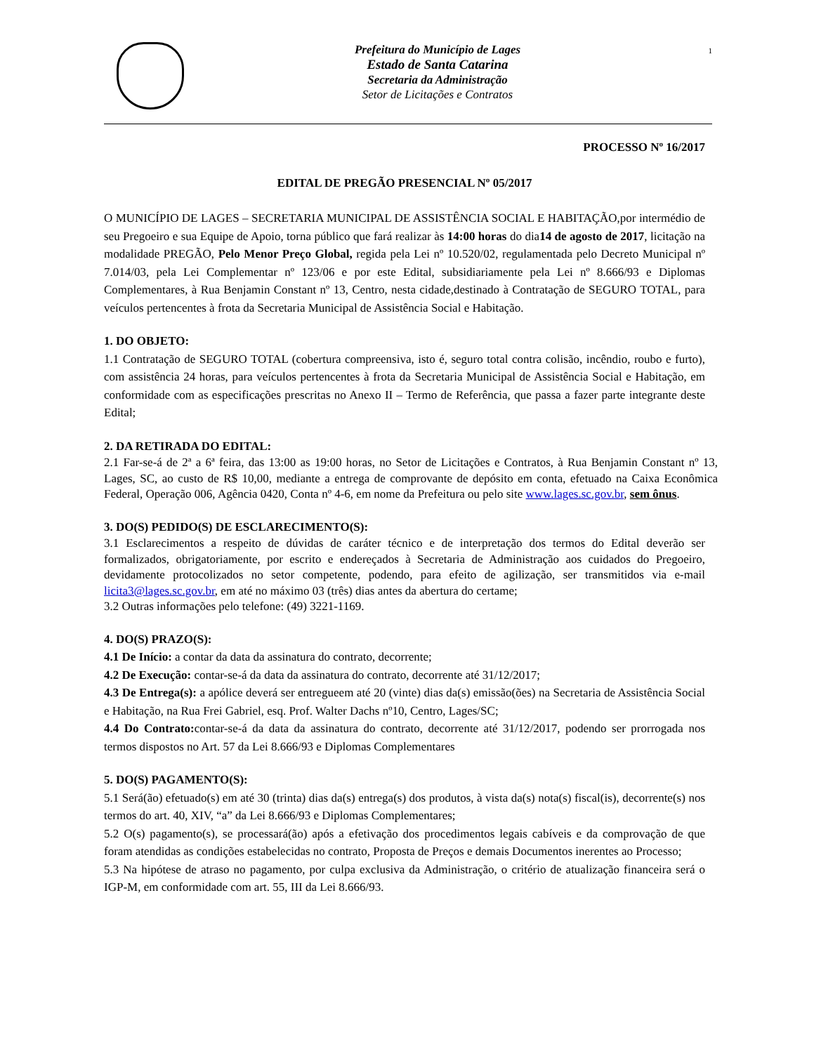Prefeitura do Município de Lages
Estado de Santa Catarina
Secretaria da Administração
Setor de Licitações e Contratos
1
PROCESSO Nº 16/2017
EDITAL DE PREGÃO PRESENCIAL Nº 05/2017
O MUNICÍPIO DE LAGES – SECRETARIA MUNICIPAL DE ASSISTÊNCIA SOCIAL E HABITAÇÃO,por intermédio de seu Pregoeiro e sua Equipe de Apoio, torna público que fará realizar às 14:00 horas do dia14 de agosto de 2017, licitação na modalidade PREGÃO, Pelo Menor Preço Global, regida pela Lei nº 10.520/02, regulamentada pelo Decreto Municipal nº 7.014/03, pela Lei Complementar nº 123/06 e por este Edital, subsidiariamente pela Lei nº 8.666/93 e Diplomas Complementares, à Rua Benjamin Constant nº 13, Centro, nesta cidade,destinado à Contratação de SEGURO TOTAL, para veículos pertencentes à frota da Secretaria Municipal de Assistência Social e Habitação.
1. DO OBJETO:
1.1 Contratação de SEGURO TOTAL (cobertura compreensiva, isto é, seguro total contra colisão, incêndio, roubo e furto), com assistência 24 horas, para veículos pertencentes à frota da Secretaria Municipal de Assistência Social e Habitação, em conformidade com as especificações prescritas no Anexo II – Termo de Referência, que passa a fazer parte integrante deste Edital;
2. DA RETIRADA DO EDITAL:
2.1 Far-se-á de 2ª a 6ª feira, das 13:00 as 19:00 horas, no Setor de Licitações e Contratos, à Rua Benjamin Constant nº 13, Lages, SC, ao custo de R$ 10,00, mediante a entrega de comprovante de depósito em conta, efetuado na Caixa Econômica Federal, Operação 006, Agência 0420, Conta nº 4-6, em nome da Prefeitura ou pelo site www.lages.sc.gov.br, sem ônus.
3. DO(S) PEDIDO(S) DE ESCLARECIMENTO(S):
3.1 Esclarecimentos a respeito de dúvidas de caráter técnico e de interpretação dos termos do Edital deverão ser formalizados, obrigatoriamente, por escrito e endereçados à Secretaria de Administração aos cuidados do Pregoeiro, devidamente protocolizados no setor competente, podendo, para efeito de agilização, ser transmitidos via e-mail licita3@lages.sc.gov.br, em até no máximo 03 (três) dias antes da abertura do certame;
3.2 Outras informações pelo telefone: (49) 3221-1169.
4. DO(S) PRAZO(S):
4.1 De Início: a contar da data da assinatura do contrato, decorrente;
4.2 De Execução: contar-se-á da data da assinatura do contrato, decorrente até 31/12/2017;
4.3 De Entrega(s): a apólice deverá ser entregueem até 20 (vinte) dias da(s) emissão(ões) na Secretaria de Assistência Social e Habitação, na Rua Frei Gabriel, esq. Prof. Walter Dachs nº10, Centro, Lages/SC;
4.4 Do Contrato: contar-se-á da data da assinatura do contrato, decorrente até 31/12/2017, podendo ser prorrogada nos termos dispostos no Art. 57 da Lei 8.666/93 e Diplomas Complementares
5. DO(S) PAGAMENTO(S):
5.1 Será(ão) efetuado(s) em até 30 (trinta) dias da(s) entrega(s) dos produtos, à vista da(s) nota(s) fiscal(is), decorrente(s) nos termos do art. 40, XIV, “a” da Lei 8.666/93 e Diplomas Complementares;
5.2 O(s) pagamento(s), se processará(ão) após a efetivação dos procedimentos legais cabíveis e da comprovação de que foram atendidas as condições estabelecidas no contrato, Proposta de Preços e demais Documentos inerentes ao Processo;
5.3 Na hipótese de atraso no pagamento, por culpa exclusiva da Administração, o critério de atualização financeira será o IGP-M, em conformidade com art. 55, III da Lei 8.666/93.